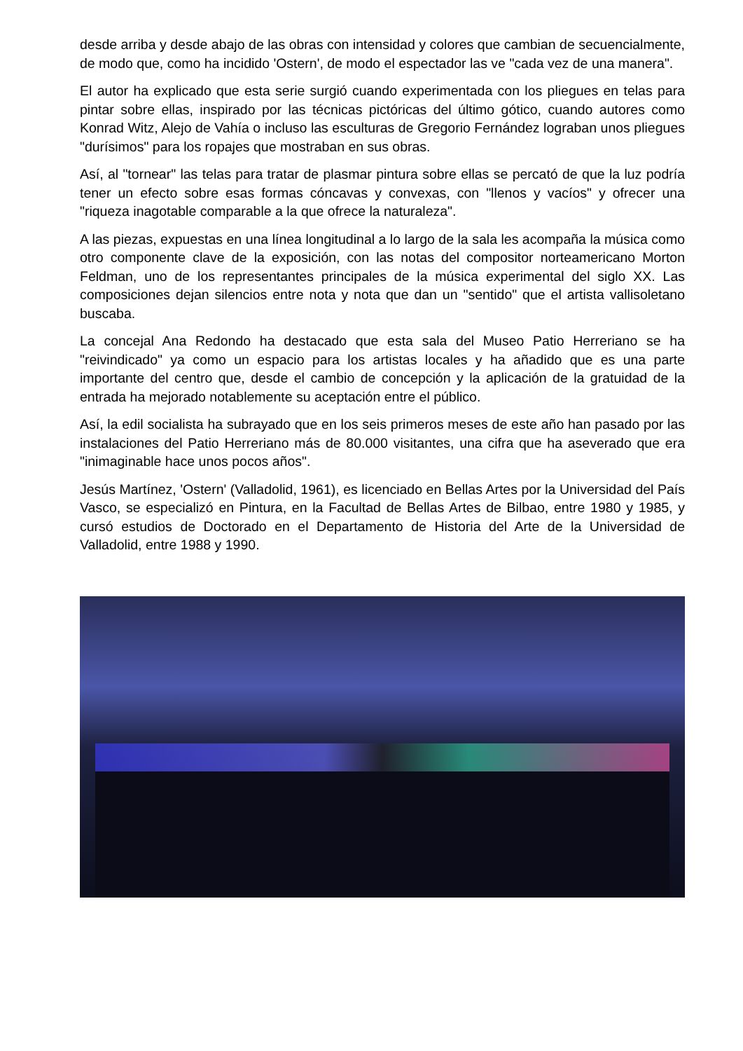desde arriba y desde abajo de las obras con intensidad y colores que cambian de secuencialmente, de modo que, como ha incidido 'Ostern', de modo el espectador las ve "cada vez de una manera".
El autor ha explicado que esta serie surgió cuando experimentada con los pliegues en telas para pintar sobre ellas, inspirado por las técnicas pictóricas del último gótico, cuando autores como Konrad Witz, Alejo de Vahía o incluso las esculturas de Gregorio Fernández lograban unos pliegues "durísimos" para los ropajes que mostraban en sus obras.
Así, al "tornear" las telas para tratar de plasmar pintura sobre ellas se percató de que la luz podría tener un efecto sobre esas formas cóncavas y convexas, con "llenos y vacíos" y ofrecer una "riqueza inagotable comparable a la que ofrece la naturaleza".
A las piezas, expuestas en una línea longitudinal a lo largo de la sala les acompaña la música como otro componente clave de la exposición, con las notas del compositor norteamericano Morton Feldman, uno de los representantes principales de la música experimental del siglo XX. Las composiciones dejan silencios entre nota y nota que dan un "sentido" que el artista vallisoletano buscaba.
La concejal Ana Redondo ha destacado que esta sala del Museo Patio Herreriano se ha "reivindicado" ya como un espacio para los artistas locales y ha añadido que es una parte importante del centro que, desde el cambio de concepción y la aplicación de la gratuidad de la entrada ha mejorado notablemente su aceptación entre el público.
Así, la edil socialista ha subrayado que en los seis primeros meses de este año han pasado por las instalaciones del Patio Herreriano más de 80.000 visitantes, una cifra que ha aseverado que era "inimaginable hace unos pocos años".
Jesús Martínez, 'Ostern' (Valladolid, 1961), es licenciado en Bellas Artes por la Universidad del País Vasco, se especializó en Pintura, en la Facultad de Bellas Artes de Bilbao, entre 1980 y 1985, y cursó estudios de Doctorado en el Departamento de Historia del Arte de la Universidad de Valladolid, entre 1988 y 1990.